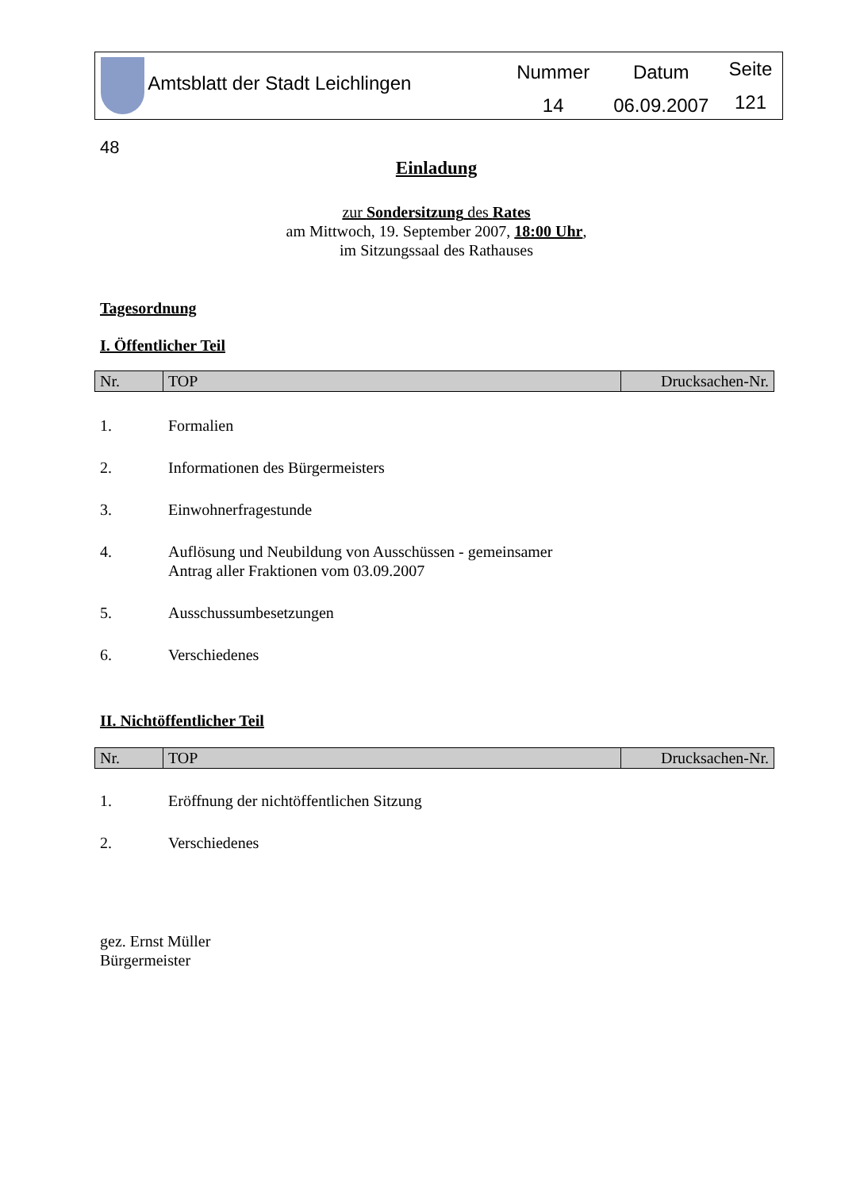Amtsblatt der Stadt Leichlingen
Nummer
14
Datum
06.09.2007
Seite
121
48
Einladung
zur Sondersitzung des Rates
am Mittwoch, 19. September 2007, 18:00 Uhr,
im Sitzungssaal des Rathauses
Tagesordnung
I. Öffentlicher Teil
| Nr. | TOP | Drucksachen-Nr. |
| --- | --- | --- |
1. Formalien
2. Informationen des Bürgermeisters
3. Einwohnerfragestunde
4. Auflösung und Neubildung von Ausschüssen - gemeinsamer
Antrag aller Fraktionen vom 03.09.2007
5. Ausschussumbesetzungen
6. Verschiedenes
II. Nichtöffentlicher Teil
| Nr. | TOP | Drucksachen-Nr. |
| --- | --- | --- |
1. Eröffnung der nichtöffentlichen Sitzung
2. Verschiedenes
gez. Ernst Müller
Bürgermeister